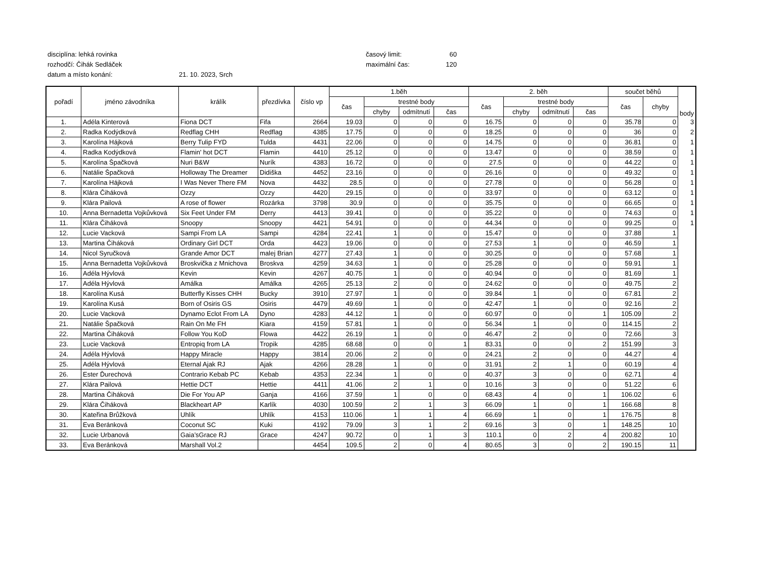disciplína: lehká rovinka časový limit: 60
rozhodčí: Čihák Sedláček maximální čas: 120
datum a místo konání: 21. 10. 2023, Srch
| pořadí | jméno závodníka | králík | přezdívka | číslo vp | 1.běh | | | | 2. běh | | | | součet běhů | | body |
| --- | --- | --- | --- | --- | --- | --- | --- | --- | --- | --- | --- | --- | --- | --- | --- |
| | | | | | čas | trestné body | | | čas | trestné body | | | čas | chyby | |
| | | | | | | chyby | odmítnutí | čas | | chyby | odmítnutí | čas | | | |
| 1. | Adéla Kinterová | Fiona DCT | Fifa | 2664 | 19.03 | 0 | 0 | 0 | 16.75 | 0 | 0 | 0 | 35.78 | 0 | 3 |
| 2. | Radka Kodýdková | Redflag CHH | Redflag | 4385 | 17.75 | 0 | 0 | 0 | 18.25 | 0 | 0 | 0 | 36 | 0 | 2 |
| 3. | Karolína Hájková | Berry Tulip FYD | Tulda | 4431 | 22.06 | 0 | 0 | 0 | 14.75 | 0 | 0 | 0 | 36.81 | 0 | 1 |
| 4. | Radka Kodýdková | Flamin' hot DCT | Flamin | 4410 | 25.12 | 0 | 0 | 0 | 13.47 | 0 | 0 | 0 | 38.59 | 0 | 1 |
| 5. | Karolína Špačková | Nuri B&W | Nurík | 4383 | 16.72 | 0 | 0 | 0 | 27.5 | 0 | 0 | 0 | 44.22 | 0 | 1 |
| 6. | Natálie Špačková | Holloway The Dreamer | Didiška | 4452 | 23.16 | 0 | 0 | 0 | 26.16 | 0 | 0 | 0 | 49.32 | 0 | 1 |
| 7. | Karolína Hájková | I Was Never There FM | Nova | 4432 | 28.5 | 0 | 0 | 0 | 27.78 | 0 | 0 | 0 | 56.28 | 0 | 1 |
| 8. | Klára Čiháková | Ozzy | Ozzy | 4420 | 29.15 | 0 | 0 | 0 | 33.97 | 0 | 0 | 0 | 63.12 | 0 | 1 |
| 9. | Klára Pailová | A rose of flower | Rozárka | 3798 | 30.9 | 0 | 0 | 0 | 35.75 | 0 | 0 | 0 | 66.65 | 0 | 1 |
| 10. | Anna Bernadetta Vojkůvková | Six Feet Under FM | Derry | 4413 | 39.41 | 0 | 0 | 0 | 35.22 | 0 | 0 | 0 | 74.63 | 0 | 1 |
| 11. | Klára Čiháková | Snoopy | Snoopy | 4421 | 54.91 | 0 | 0 | 0 | 44.34 | 0 | 0 | 0 | 99.25 | 0 | 1 |
| 12. | Lucie Vacková | Sampi From LA | Sampi | 4284 | 22.41 | 1 | 0 | 0 | 15.47 | 0 | 0 | 0 | 37.88 | 1 | |
| 13. | Martina Čiháková | Ordinary Girl DCT | Orda | 4423 | 19.06 | 0 | 0 | 0 | 27.53 | 1 | 0 | 0 | 46.59 | 1 | |
| 14. | Nicol Syručková | Grande Amor DCT | malej Brian | 4277 | 27.43 | 1 | 0 | 0 | 30.25 | 0 | 0 | 0 | 57.68 | 1 | |
| 15. | Anna Bernadetta Vojkůvková | Broskvička z Mnichova | Broskva | 4259 | 34.63 | 1 | 0 | 0 | 25.28 | 0 | 0 | 0 | 59.91 | 1 | |
| 16. | Adéla Hývlová | Kevin | Kevin | 4267 | 40.75 | 1 | 0 | 0 | 40.94 | 0 | 0 | 0 | 81.69 | 1 | |
| 17. | Adéla Hývlová | Amálka | Amálka | 4265 | 25.13 | 2 | 0 | 0 | 24.62 | 0 | 0 | 0 | 49.75 | 2 | |
| 18. | Karolína Kusá | Butterfly Kisses CHH | Bucky | 3910 | 27.97 | 1 | 0 | 0 | 39.84 | 1 | 0 | 0 | 67.81 | 2 | |
| 19. | Karolína Kusá | Born of Osiris GS | Osiris | 4479 | 49.69 | 1 | 0 | 0 | 42.47 | 1 | 0 | 0 | 92.16 | 2 | |
| 20. | Lucie Vacková | Dynamo Eclot From LA | Dyno | 4283 | 44.12 | 1 | 0 | 0 | 60.97 | 0 | 0 | 1 | 105.09 | 2 | |
| 21. | Natálie Špačková | Rain On Me FH | Kiara | 4159 | 57.81 | 1 | 0 | 0 | 56.34 | 1 | 0 | 0 | 114.15 | 2 | |
| 22. | Martina Čiháková | Follow You KoD | Flowa | 4422 | 26.19 | 1 | 0 | 0 | 46.47 | 2 | 0 | 0 | 72.66 | 3 | |
| 23. | Lucie Vacková | Entropiq from LA | Tropik | 4285 | 68.68 | 0 | 0 | 1 | 83.31 | 0 | 0 | 2 | 151.99 | 3 | |
| 24. | Adéla Hývlová | Happy Miracle | Happy | 3814 | 20.06 | 2 | 0 | 0 | 24.21 | 2 | 0 | 0 | 44.27 | 4 | |
| 25. | Adéla Hývlová | Eternal Ajak RJ | Ajak | 4266 | 28.28 | 1 | 0 | 0 | 31.91 | 2 | 1 | 0 | 60.19 | 4 | |
| 26. | Ester Ďurechová | Contrario Kebab PC | Kebab | 4353 | 22.34 | 1 | 0 | 0 | 40.37 | 3 | 0 | 0 | 62.71 | 4 | |
| 27. | Klára Pailová | Hettie DCT | Hettie | 4411 | 41.06 | 2 | 1 | 0 | 10.16 | 3 | 0 | 0 | 51.22 | 6 | |
| 28. | Martina Čiháková | Die For You AP | Ganja | 4166 | 37.59 | 1 | 0 | 0 | 68.43 | 4 | 0 | 1 | 106.02 | 6 | |
| 29. | Klára Čiháková | Blackheart AP | Karlík | 4030 | 100.59 | 2 | 1 | 3 | 66.09 | 1 | 0 | 1 | 166.68 | 8 | |
| 30. | Kateřina Brůžková | Uhlík | Uhlík | 4153 | 110.06 | 1 | 1 | 4 | 66.69 | 1 | 0 | 1 | 176.75 | 8 | |
| 31. | Eva Beránková | Coconut SC | Kuki | 4192 | 79.09 | 3 | 1 | 2 | 69.16 | 3 | 0 | 1 | 148.25 | 10 | |
| 32. | Lucie Urbanová | Gaia’sGrace RJ | Grace | 4247 | 90.72 | 0 | 1 | 3 | 110.1 | 0 | 2 | 4 | 200.82 | 10 | |
| 33. | Eva Beránková | Marshall Vol.2 | | 4454 | 109.5 | 2 | 0 | 4 | 80.65 | 3 | 0 | 2 | 190.15 | 11 | |